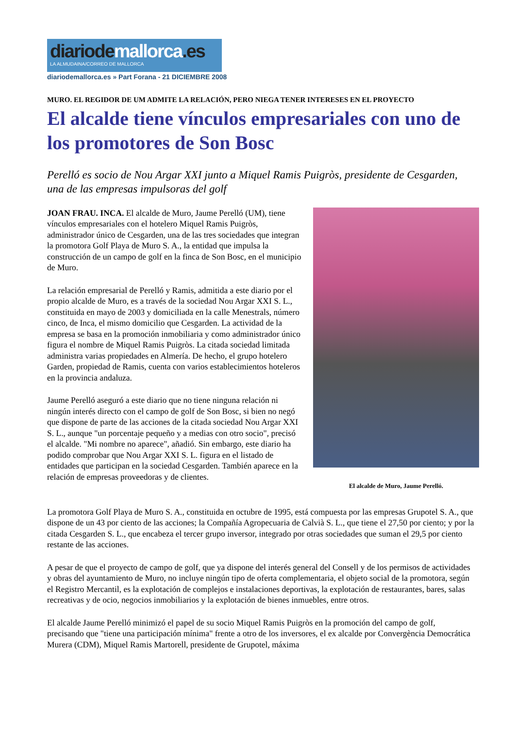diariodemallorca.es
LA ALMUDAINA/CORREO DE MALLORCA
diariodemallorca.es » Part Forana - 21 DICIEMBRE 2008
MURO. EL REGIDOR DE UM ADMITE LA RELACIÓN, PERO NIEGA TENER INTERESES EN EL PROYECTO
El alcalde tiene vínculos empresariales con uno de los promotores de Son Bosc
Perelló es socio de Nou Argar XXI junto a Miquel Ramis Puigròs, presidente de Cesgarden, una de las empresas impulsoras del golf
El alcalde de Muro, Jaume Perelló.
JOAN FRAU. INCA. El alcalde de Muro, Jaume Perelló (UM), tiene vínculos empresariales con el hotelero Miquel Ramis Puigròs, administrador único de Cesgarden, una de las tres sociedades que integran la promotora Golf Playa de Muro S. A., la entidad que impulsa la construcción de un campo de golf en la finca de Son Bosc, en el municipio de Muro.
La relación empresarial de Perelló y Ramis, admitida a este diario por el propio alcalde de Muro, es a través de la sociedad Nou Argar XXI S. L., constituida en mayo de 2003 y domiciliada en la calle Menestrals, número cinco, de Inca, el mismo domicilio que Cesgarden. La actividad de la empresa se basa en la promoción inmobiliaria y como administrador único figura el nombre de Miquel Ramis Puigròs. La citada sociedad limitada administra varias propiedades en Almería. De hecho, el grupo hotelero Garden, propiedad de Ramis, cuenta con varios establecimientos hoteleros en la provincia andaluza.
Jaume Perelló aseguró a este diario que no tiene ninguna relación ni ningún interés directo con el campo de golf de Son Bosc, si bien no negó que dispone de parte de las acciones de la citada sociedad Nou Argar XXI S. L., aunque "un porcentaje pequeño y a medias con otro socio", precisó el alcalde. "Mi nombre no aparece", añadió. Sin embargo, este diario ha podido comprobar que Nou Argar XXI S. L. figura en el listado de entidades que participan en la sociedad Cesgarden. También aparece en la relación de empresas proveedoras y de clientes.
La promotora Golf Playa de Muro S. A., constituida en octubre de 1995, está compuesta por las empresas Grupotel S. A., que dispone de un 43 por ciento de las acciones; la Compañía Agropecuaria de Calvià S. L., que tiene el 27,50 por ciento; y por la citada Cesgarden S. L., que encabeza el tercer grupo inversor, integrado por otras sociedades que suman el 29,5 por ciento restante de las acciones.
A pesar de que el proyecto de campo de golf, que ya dispone del interés general del Consell y de los permisos de actividades y obras del ayuntamiento de Muro, no incluye ningún tipo de oferta complementaria, el objeto social de la promotora, según el Registro Mercantil, es la explotación de complejos e instalaciones deportivas, la explotación de restaurantes, bares, salas recreativas y de ocio, negocios inmobiliarios y la explotación de bienes inmuebles, entre otros.
El alcalde Jaume Perelló minimizó el papel de su socio Miquel Ramis Puigròs en la promoción del campo de golf, precisando que "tiene una participación mínima" frente a otro de los inversores, el ex alcalde por Convergència Democrática Murera (CDM), Miquel Ramis Martorell, presidente de Grupotel, máxima